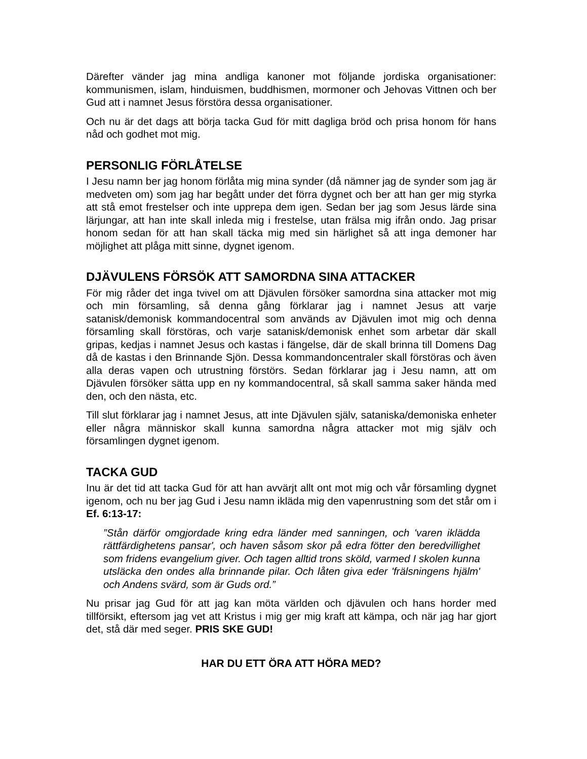Därefter vänder jag mina andliga kanoner mot följande jordiska organisationer: kommunismen, islam, hinduismen, buddhismen, mormoner och Jehovas Vittnen och ber Gud att i namnet Jesus förstöra dessa organisationer.
Och nu är det dags att börja tacka Gud för mitt dagliga bröd och prisa honom för hans nåd och godhet mot mig.
PERSONLIG FÖRLÅTELSE
I Jesu namn ber jag honom förlåta mig mina synder (då nämner jag de synder som jag är medveten om) som jag har begått under det förra dygnet och ber att han ger mig styrka att stå emot frestelser och inte upprepa dem igen. Sedan ber jag som Jesus lärde sina lärjungar, att han inte skall inleda mig i frestelse, utan frälsa mig ifrån ondo. Jag prisar honom sedan för att han skall täcka mig med sin härlighet så att inga demoner har möjlighet att plåga mitt sinne, dygnet igenom.
DJÄVULENS FÖRSÖK ATT SAMORDNA SINA ATTACKER
För mig råder det inga tvivel om att Djävulen försöker samordna sina attacker mot mig och min församling, så denna gång förklarar jag i namnet Jesus att varje satanisk/demonisk kommandocentral som används av Djävulen imot mig och denna församling skall förstöras, och varje satanisk/demonisk enhet som arbetar där skall gripas, kedjas i namnet Jesus och kastas i fängelse, där de skall brinna till Domens Dag då de kastas i den Brinnande Sjön. Dessa kommandoncentraler skall förstöras och även alla deras vapen och utrustning förstörs. Sedan förklarar jag i Jesu namn, att om Djävulen försöker sätta upp en ny kommandocentral, så skall samma saker hända med den, och den nästa, etc.
Till slut förklarar jag i namnet Jesus, att inte Djävulen själv, sataniska/demoniska enheter eller några människor skall kunna samordna några attacker mot mig själv och församlingen dygnet igenom.
TACKA GUD
Inu är det tid att tacka Gud för att han avvärjt allt ont mot mig och vår församling dygnet igenom, och nu ber jag Gud i Jesu namn ikläda mig den vapenrustning som det står om i Ef. 6:13-17:
”Stån därför omgjordade kring edra länder med sanningen, och 'varen iklädda rättfärdighetens pansar', och haven såsom skor på edra fötter den beredvillighet som fridens evangelium giver. Och tagen alltid trons sköld, varmed I skolen kunna utsläcka den ondes alla brinnande pilar. Och låten giva eder 'frälsningens hjälm' och Andens svärd, som är Guds ord.”
Nu prisar jag Gud för att jag kan möta världen och djävulen och hans horder med tillförsikt, eftersom jag vet att Kristus i mig ger mig kraft att kämpa, och när jag har gjort det, stå där med seger. PRIS SKE GUD!
HAR DU ETT ÖRA ATT HÖRA MED?